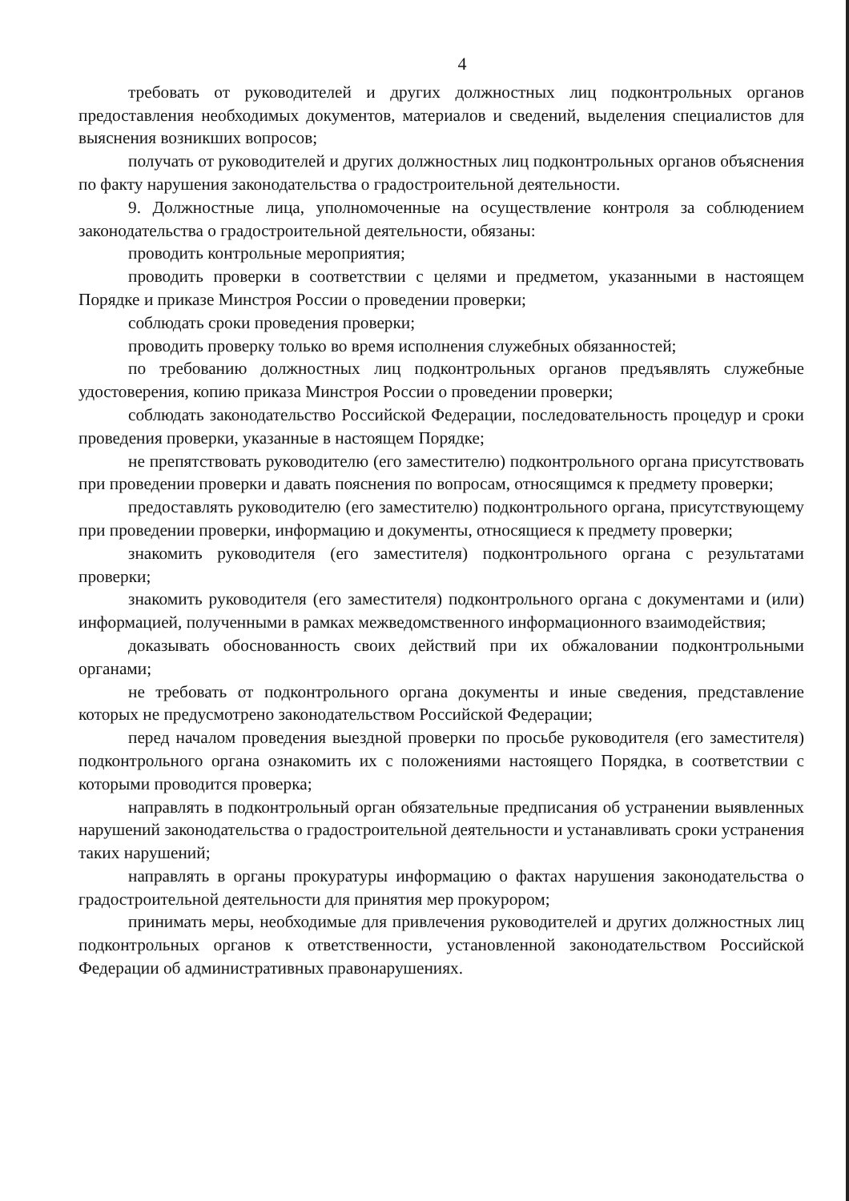4
требовать от руководителей и других должностных лиц подконтрольных органов предоставления необходимых документов, материалов и сведений, выделения специалистов для выяснения возникших вопросов;
получать от руководителей и других должностных лиц подконтрольных органов объяснения по факту нарушения законодательства о градостроительной деятельности.
9. Должностные лица, уполномоченные на осуществление контроля за соблюдением законодательства о градостроительной деятельности, обязаны:
проводить контрольные мероприятия;
проводить проверки в соответствии с целями и предметом, указанными в настоящем Порядке и приказе Минстроя России о проведении проверки;
соблюдать сроки проведения проверки;
проводить проверку только во время исполнения служебных обязанностей;
по требованию должностных лиц подконтрольных органов предъявлять служебные удостоверения, копию приказа Минстроя России о проведении проверки;
соблюдать законодательство Российской Федерации, последовательность процедур и сроки проведения проверки, указанные в настоящем Порядке;
не препятствовать руководителю (его заместителю) подконтрольного органа присутствовать при проведении проверки и давать пояснения по вопросам, относящимся к предмету проверки;
предоставлять руководителю (его заместителю) подконтрольного органа, присутствующему при проведении проверки, информацию и документы, относящиеся к предмету проверки;
знакомить руководителя (его заместителя) подконтрольного органа с результатами проверки;
знакомить руководителя (его заместителя) подконтрольного органа с документами и (или) информацией, полученными в рамках межведомственного информационного взаимодействия;
доказывать обоснованность своих действий при их обжаловании подконтрольными органами;
не требовать от подконтрольного органа документы и иные сведения, представление которых не предусмотрено законодательством Российской Федерации;
перед началом проведения выездной проверки по просьбе руководителя (его заместителя) подконтрольного органа ознакомить их с положениями настоящего Порядка, в соответствии с которыми проводится проверка;
направлять в подконтрольный орган обязательные предписания об устранении выявленных нарушений законодательства о градостроительной деятельности и устанавливать сроки устранения таких нарушений;
направлять в органы прокуратуры информацию о фактах нарушения законодательства о градостроительной деятельности для принятия мер прокурором;
принимать меры, необходимые для привлечения руководителей и других должностных лиц подконтрольных органов к ответственности, установленной законодательством Российской Федерации об административных правонарушениях.